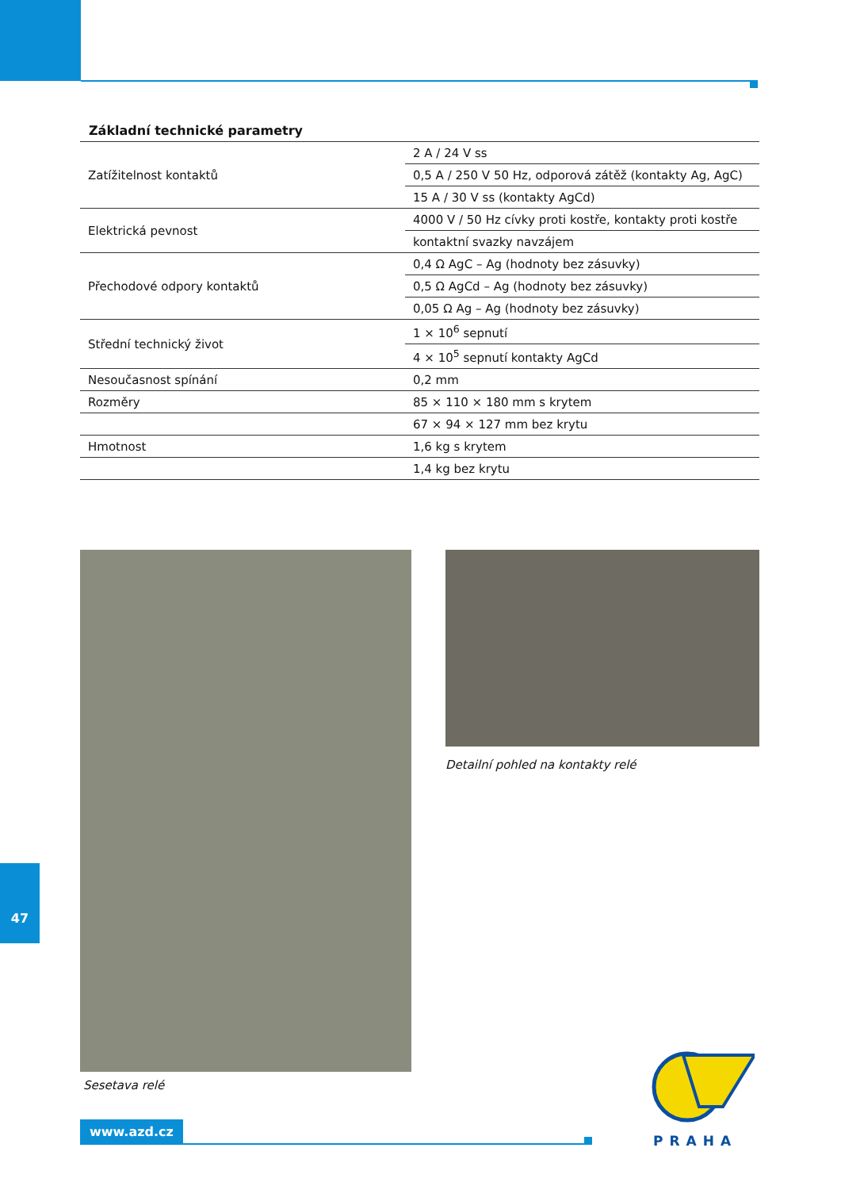Základní technické parametry
| Zatížitelnost kontaktů | 2 A / 24 V ss |
| | 0,5 A / 250 V 50 Hz, odporová zátěž (kontakty Ag, AgC) |
| | 15 A / 30 V ss (kontakty AgCd) |
| Elektrická pevnost | 4000 V / 50 Hz cívky proti kostře, kontakty proti kostře |
| | kontaktní svazky navzájem |
| Přechodové odpory kontaktů | 0,4 Ω AgC – Ag (hodnoty bez zásuvky) |
| | 0,5 Ω AgCd – Ag (hodnoty bez zásuvky) |
| | 0,05 Ω Ag – Ag (hodnoty bez zásuvky) |
| Střední technický život | 1 × 10<sup>6</sup> sepnutí |
| | 4 × 10<sup>5</sup> sepnutí kontakty AgCd |
| Nesoučasnost spínání | 0,2 mm |
| Rozměry | 85 × 110 × 180 mm s krytem |
| | 67 × 94 × 127 mm bez krytu |
| Hmotnost | 1,6 kg s krytem |
| | 1,4 kg bez krytu |
Detailní pohled na kontakty relé
Sesetava relé
47
www.azd.cz
PRAHA